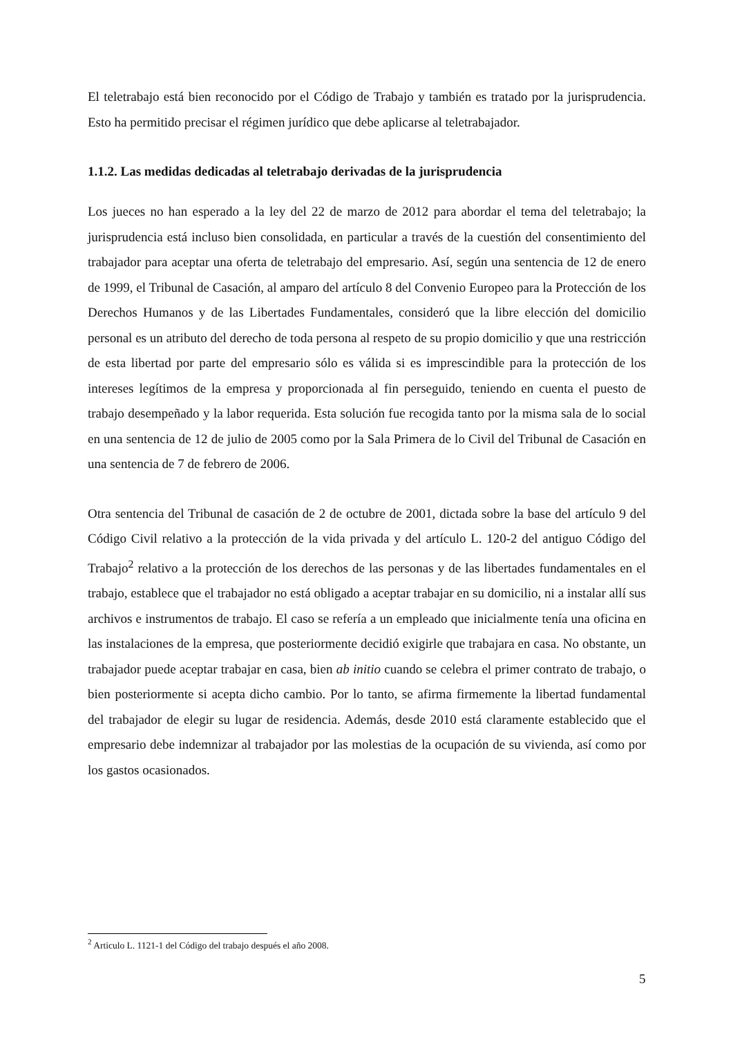El teletrabajo está bien reconocido por el Código de Trabajo y también es tratado por la jurisprudencia. Esto ha permitido precisar el régimen jurídico que debe aplicarse al teletrabajador.
1.1.2. Las medidas dedicadas al teletrabajo derivadas de la jurisprudencia
Los jueces no han esperado a la ley del 22 de marzo de 2012 para abordar el tema del teletrabajo; la jurisprudencia está incluso bien consolidada, en particular a través de la cuestión del consentimiento del trabajador para aceptar una oferta de teletrabajo del empresario. Así, según una sentencia de 12 de enero de 1999, el Tribunal de Casación, al amparo del artículo 8 del Convenio Europeo para la Protección de los Derechos Humanos y de las Libertades Fundamentales, consideró que la libre elección del domicilio personal es un atributo del derecho de toda persona al respeto de su propio domicilio y que una restricción de esta libertad por parte del empresario sólo es válida si es imprescindible para la protección de los intereses legítimos de la empresa y proporcionada al fin perseguido, teniendo en cuenta el puesto de trabajo desempeñado y la labor requerida. Esta solución fue recogida tanto por la misma sala de lo social en una sentencia de 12 de julio de 2005 como por la Sala Primera de lo Civil del Tribunal de Casación en una sentencia de 7 de febrero de 2006.
Otra sentencia del Tribunal de casación de 2 de octubre de 2001, dictada sobre la base del artículo 9 del Código Civil relativo a la protección de la vida privada y del artículo L. 120-2 del antiguo Código del Trabajo<sup>2</sup> relativo a la protección de los derechos de las personas y de las libertades fundamentales en el trabajo, establece que el trabajador no está obligado a aceptar trabajar en su domicilio, ni a instalar allí sus archivos e instrumentos de trabajo. El caso se refería a un empleado que inicialmente tenía una oficina en las instalaciones de la empresa, que posteriormente decidió exigirle que trabajara en casa. No obstante, un trabajador puede aceptar trabajar en casa, bien ab initio cuando se celebra el primer contrato de trabajo, o bien posteriormente si acepta dicho cambio. Por lo tanto, se afirma firmemente la libertad fundamental del trabajador de elegir su lugar de residencia. Además, desde 2010 está claramente establecido que el empresario debe indemnizar al trabajador por las molestias de la ocupación de su vivienda, así como por los gastos ocasionados.
<sup>2</sup> Articulo L. 1121-1 del Código del trabajo después el año 2008.
5